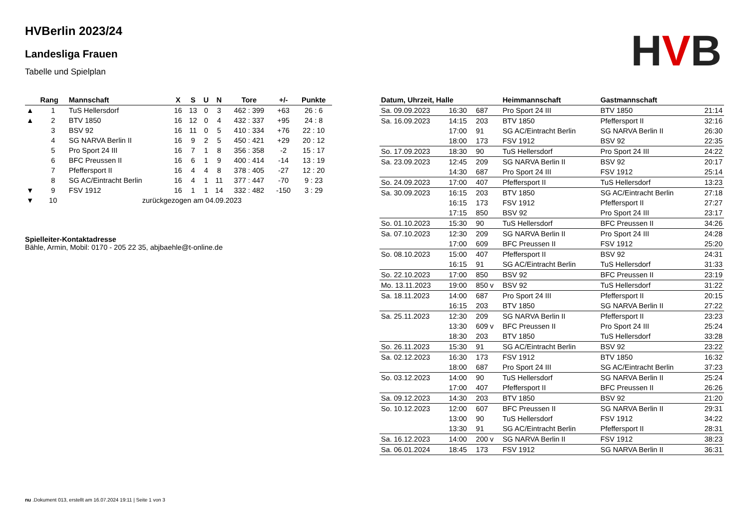HVB
HVBerlin 2023/24
Landesliga Frauen
Tabelle und Spielplan
| | Rang | Mannschaft | X | S | U | N | Tore | +/- | Punkte |
| --- | --- | --- | --- | --- | --- | --- | --- | --- | --- |
| ▲ | 1 | TuS Hellersdorf | 16 | 13 | 0 | 3 | 462 : 399 | +63 | 26 : 6 |
| ▲ | 2 | BTV 1850 | 16 | 12 | 0 | 4 | 432 : 337 | +95 | 24 : 8 |
| | 3 | BSV 92 | 16 | 11 | 0 | 5 | 410 : 334 | +76 | 22 : 10 |
| | 4 | SG NARVA Berlin II | 16 | 9 | 2 | 5 | 450 : 421 | +29 | 20 : 12 |
| | 5 | Pro Sport 24 III | 16 | 7 | 1 | 8 | 356 : 358 | -2 | 15 : 17 |
| | 6 | BFC Preussen II | 16 | 6 | 1 | 9 | 400 : 414 | -14 | 13 : 19 |
| | 7 | Pfeffersport II | 16 | 4 | 4 | 8 | 378 : 405 | -27 | 12 : 20 |
| | 8 | SG AC/Eintracht Berlin | 16 | 4 | 1 | 11 | 377 : 447 | -70 | 9 : 23 |
| ▼ | 9 | FSV 1912 | 16 | 1 | 1 | 14 | 332 : 482 | -150 | 3 : 29 |
| ▼ | 10 | zurückgezogen am 04.09.2023 | | | | | | | |
Spielleiter-Kontaktadresse
Bähle, Armin, Mobil: 0170 - 205 22 35, abjbaehle@t-online.de
| Datum, Uhrzeit, Halle | | | Heimmannschaft | Gastmannschaft | |
| --- | --- | --- | --- | --- | --- |
| Sa. 09.09.2023 | 16:30 | 687 | Pro Sport 24 III | BTV 1850 | 21:14 |
| Sa. 16.09.2023 | 14:15 | 203 | BTV 1850 | Pfeffersport II | 32:16 |
| | 17:00 | 91 | SG AC/Eintracht Berlin | SG NARVA Berlin II | 26:30 |
| | 18:00 | 173 | FSV 1912 | BSV 92 | 22:35 |
| So. 17.09.2023 | 18:30 | 90 | TuS Hellersdorf | Pro Sport 24 III | 24:22 |
| Sa. 23.09.2023 | 12:45 | 209 | SG NARVA Berlin II | BSV 92 | 20:17 |
| | 14:30 | 687 | Pro Sport 24 III | FSV 1912 | 25:14 |
| So. 24.09.2023 | 17:00 | 407 | Pfeffersport II | TuS Hellersdorf | 13:23 |
| Sa. 30.09.2023 | 16:15 | 203 | BTV 1850 | SG AC/Eintracht Berlin | 27:18 |
| | 16:15 | 173 | FSV 1912 | Pfeffersport II | 27:27 |
| | 17:15 | 850 | BSV 92 | Pro Sport 24 III | 23:17 |
| So. 01.10.2023 | 15:30 | 90 | TuS Hellersdorf | BFC Preussen II | 34:26 |
| Sa. 07.10.2023 | 12:30 | 209 | SG NARVA Berlin II | Pro Sport 24 III | 24:28 |
| | 17:00 | 609 | BFC Preussen II | FSV 1912 | 25:20 |
| So. 08.10.2023 | 15:00 | 407 | Pfeffersport II | BSV 92 | 24:31 |
| | 16:15 | 91 | SG AC/Eintracht Berlin | TuS Hellersdorf | 31:33 |
| So. 22.10.2023 | 17:00 | 850 | BSV 92 | BFC Preussen II | 23:19 |
| Mo. 13.11.2023 | 19:00 | 850 v | BSV 92 | TuS Hellersdorf | 31:22 |
| Sa. 18.11.2023 | 14:00 | 687 | Pro Sport 24 III | Pfeffersport II | 20:15 |
| | 16:15 | 203 | BTV 1850 | SG NARVA Berlin II | 27:22 |
| Sa. 25.11.2023 | 12:30 | 209 | SG NARVA Berlin II | Pfeffersport II | 23:23 |
| | 13:30 | 609 v | BFC Preussen II | Pro Sport 24 III | 25:24 |
| | 18:30 | 203 | BTV 1850 | TuS Hellersdorf | 33:28 |
| So. 26.11.2023 | 15:30 | 91 | SG AC/Eintracht Berlin | BSV 92 | 23:22 |
| Sa. 02.12.2023 | 16:30 | 173 | FSV 1912 | BTV 1850 | 16:32 |
| | 18:00 | 687 | Pro Sport 24 III | SG AC/Eintracht Berlin | 37:23 |
| So. 03.12.2023 | 14:00 | 90 | TuS Hellersdorf | SG NARVA Berlin II | 25:24 |
| | 17:00 | 407 | Pfeffersport II | BFC Preussen II | 26:26 |
| Sa. 09.12.2023 | 14:30 | 203 | BTV 1850 | BSV 92 | 21:20 |
| So. 10.12.2023 | 12:00 | 607 | BFC Preussen II | SG NARVA Berlin II | 29:31 |
| | 13:00 | 90 | TuS Hellersdorf | FSV 1912 | 34:22 |
| | 13:30 | 91 | SG AC/Eintracht Berlin | Pfeffersport II | 28:31 |
| Sa. 16.12.2023 | 14:00 | 200 v | SG NARVA Berlin II | FSV 1912 | 38:23 |
| Sa. 06.01.2024 | 18:45 | 173 | FSV 1912 | SG NARVA Berlin II | 36:31 |
nu .Dokument 013, erstellt am 16.07.2024 19:11 | Seite 1 von 3